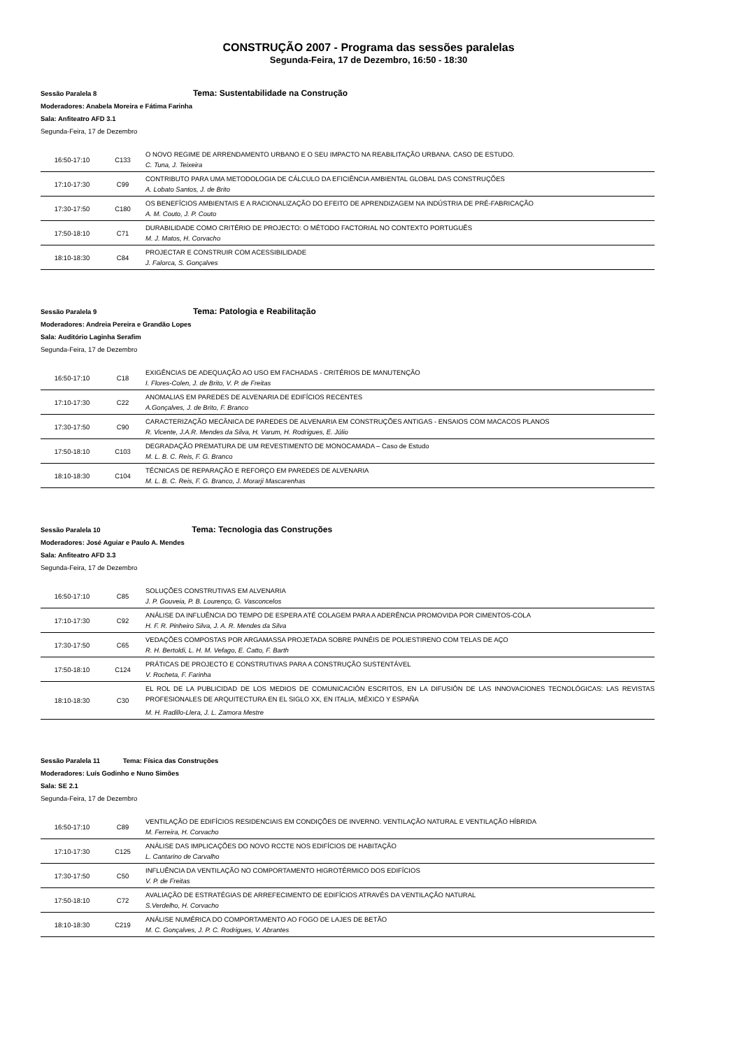CONSTRUÇÃO 2007 - Programa das sessões paralelas
Segunda-Feira, 17 de Dezembro, 16:50 - 18:30
Sessão Paralela 8 Tema: Sustentabilidade na Construção
Moderadores: Anabela Moreira e Fátima Farinha
Sala: Anfiteatro AFD 3.1
Segunda-Feira, 17 de Dezembro
| 16:50-17:10 | C133 | O NOVO REGIME DE ARRENDAMENTO URBANO E O SEU IMPACTO NA REABILITAÇÃO URBANA. CASO DE ESTUDO. C. Tuna, J. Teixeira |
| 17:10-17:30 | C99 | CONTRIBUTO PARA UMA METODOLOGIA DE CÁLCULO DA EFICIÊNCIA AMBIENTAL GLOBAL DAS CONSTRUÇÕES A. Lobato Santos, J. de Brito |
| 17:30-17:50 | C180 | OS BENEFÍCIOS AMBIENTAIS E A RACIONALIZAÇÃO DO EFEITO DE APRENDIZAGEM NA INDÚSTRIA DE PRÉ-FABRICAÇÃO A. M. Couto, J. P. Couto |
| 17:50-18:10 | C71 | DURABILIDADE COMO CRITÉRIO DE PROJECTO: O MÉTODO FACTORIAL NO CONTEXTO PORTUGUÊS M. J. Matos, H. Corvacho |
| 18:10-18:30 | C84 | PROJECTAR E CONSTRUIR COM ACESSIBILIDADE J. Falorca, S. Gonçalves |
Sessão Paralela 9 Tema: Patologia e Reabilitação
Moderadores: Andreia Pereira e Grandão Lopes
Sala: Auditório Laginha Serafim
Segunda-Feira, 17 de Dezembro
| 16:50-17:10 | C18 | EXIGÊNCIAS DE ADEQUAÇÃO AO USO EM FACHADAS - CRITÉRIOS DE MANUTENÇÃO I. Flores-Colen, J. de Brito, V. P. de Freitas |
| 17:10-17:30 | C22 | ANOMALIAS EM PAREDES DE ALVENARIA DE EDIFÍCIOS RECENTES A.Gonçalves, J. de Brito, F. Branco |
| 17:30-17:50 | C90 | CARACTERIZAÇÃO MECÂNICA DE PAREDES DE ALVENARIA EM CONSTRUÇÕES ANTIGAS - ENSAIOS COM MACACOS PLANOS R. Vicente, J.A.R. Mendes da Silva, H. Varum, H. Rodrigues, E. Júlio |
| 17:50-18:10 | C103 | DEGRADAÇÃO PREMATURA DE UM REVESTIMENTO DE MONOCAMADA – Caso de Estudo M. L. B. C. Reis, F. G. Branco |
| 18:10-18:30 | C104 | TÉCNICAS DE REPARAÇÃO E REFORÇO EM PAREDES DE ALVENARIA M. L. B. C. Reis, F. G. Branco, J. Morarji Mascarenhas |
Sessão Paralela 10 Tema: Tecnologia das Construções
Moderadores: José Aguiar e Paulo A. Mendes
Sala: Anfiteatro AFD 3.3
Segunda-Feira, 17 de Dezembro
| 16:50-17:10 | C85 | SOLUÇÕES CONSTRUTIVAS EM ALVENARIA J. P. Gouveia, P. B. Lourenço, G. Vasconcelos |
| 17:10-17:30 | C92 | ANÁLISE DA INFLUÊNCIA DO TEMPO DE ESPERA ATÉ COLAGEM PARA A ADERÊNCIA PROMOVIDA POR CIMENTOS-COLA H. F. R. Pinheiro Silva, J. A. R. Mendes da Silva |
| 17:30-17:50 | C65 | VEDAÇÕES COMPOSTAS POR ARGAMASSA PROJETADA SOBRE PAINÉIS DE POLIESTIRENO COM TELAS DE AÇO R. H. Bertoldi, L. H. M. Vefago, E. Catto, F. Barth |
| 17:50-18:10 | C124 | PRÁTICAS DE PROJECTO E CONSTRUTIVAS PARA A CONSTRUÇÃO SUSTENTÁVEL V. Rocheta, F. Farinha |
| 18:10-18:30 | C30 | EL ROL DE LA PUBLICIDAD DE LOS MEDIOS DE COMUNICACIÓN ESCRITOS, EN LA DIFUSIÓN DE LAS INNOVACIONES TECNOLÓGICAS: LAS REVISTAS PROFESIONALES DE ARQUITECTURA EN EL SIGLO XX, EN ITALIA, MÉXICO Y ESPAÑA M. H. Radillo-Llera, J. L. Zamora Mestre |
Sessão Paralela 11 Tema: Física das Construções
Moderadores: Luís Godinho e Nuno Simões
Sala: SE 2.1
Segunda-Feira, 17 de Dezembro
| 16:50-17:10 | C89 | VENTILAÇÃO DE EDIFÍCIOS RESIDENCIAIS EM CONDIÇÕES DE INVERNO. VENTILAÇÃO NATURAL E VENTILAÇÃO HÍBRIDA M. Ferreira, H. Corvacho |
| 17:10-17:30 | C125 | ANÁLISE DAS IMPLICAÇÕES DO NOVO RCCTE NOS EDIFÍCIOS DE HABITAÇÃO L. Cantarino de Carvalho |
| 17:30-17:50 | C50 | INFLUÊNCIA DA VENTILAÇÃO NO COMPORTAMENTO HIGROTÉRMICO DOS EDIFÍCIOS V. P. de Freitas |
| 17:50-18:10 | C72 | AVALIAÇÃO DE ESTRATÉGIAS DE ARREFECIMENTO DE EDIFÍCIOS ATRAVÉS DA VENTILAÇÃO NATURAL S.Verdelho, H. Corvacho |
| 18:10-18:30 | C219 | ANÁLISE NUMÉRICA DO COMPORTAMENTO AO FOGO DE LAJES DE BETÃO M. C. Gonçalves, J. P. C. Rodrigues, V. Abrantes |